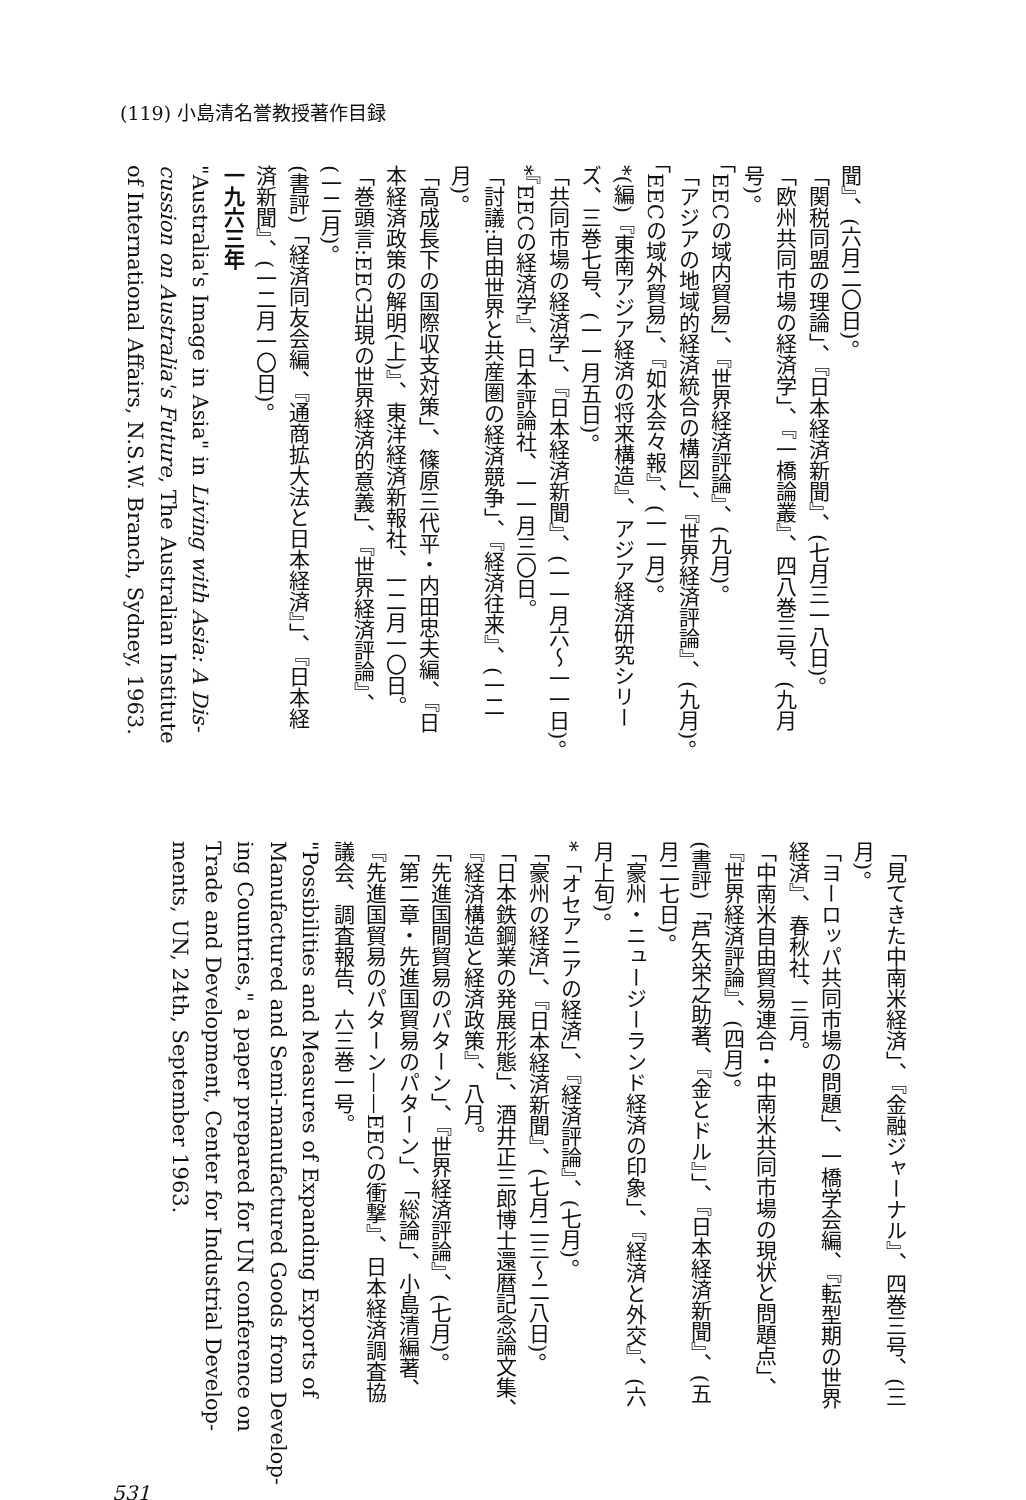(119) 小島清名誉教授著作目録
聞』、(六月二〇日)。
「関税同盟の理論」、『日本経済新聞』、(七月三一八日)。
「欧州共同市場の経済学」、『一橋論叢』、四八巻三号、(九月
号)。
「EECの域内貿易」、『世界経済評論』、(九月)。
「アジアの地域的経済統合の構図」、『世界経済評論』、(九月)。
「EECの域外貿易」、『如水会々報』、(一一月)。
*(編)『東南アジア経済の将来構造』、アジア経済研究シリー
ズ、三巻七号、(一一月五日)。
「共同市場の経済学」、『日本経済新聞』、(一一月六〜一一日)。
*『EECの経済学』、日本評論社、一一月三〇日。
「討議:自由世界と共産圏の経済競争」、『経済往来』、(一二
月)。
「高成長下の国際収支対策」、篠原三代平・内田忠夫編、『日
本経済政策の解明(上)』、東洋経済新報社、一二月一〇日。
「巻頭言:EEC出現の世界経済的意義」、『世界経済評論』、
(一二月)。
(書評)「経済同友会編、『通商拡大法と日本経済』」、『日本経
済新聞』、(一二月一〇日)。
一九六三年
"Australia's Image in Asia" in Living with Asia: A Dis-
cussion on Australia's Future, The Australian Institute
of International Affairs, N.S.W. Branch, Sydney, 1963.
「見てきた中南米経済」、『金融ジャーナル』、四巻三号、(三
月)。
「ヨーロッパ共同市場の問題」、一橋学会編、『転型期の世界
経済』、春秋社、三月。
「中南米自由貿易連合・中南米共同市場の現状と問題点」、
『世界経済評論』、(四月)。
(書評)「芦矢栄之助著、『金とドル』」、『日本経済新聞』、(五
月二七日)。
「豪州・ニュージーランド経済の印象」、『経済と外交』、(六
月上旬)。
*「オセアニアの経済」、『経済評論』、(七月)。
「豪州の経済」、『日本経済新聞』、(七月二三〜二八日)。
「日本鉄鋼業の発展形態」、酒井正三郎博士還暦記念論文集、
『経済構造と経済政策』、八月。
「先進国間貿易のパターン」、『世界経済評論』、(七月)。
「第二章・先進国貿易のパターン」、「総論」、小島清編著、
『先進国貿易のパターン——EECの衝撃』、日本経済調査協
議会、調査報告、六三巻一号。
"Possibilities and Measures of Expanding Exports of
Manufactured and Semi-manufactured Goods from Develop-
ing Countries," a paper prepared for UN conference on
Trade and Development, Center for Industrial Develop-
ments, UN, 24th, September 1963.
531